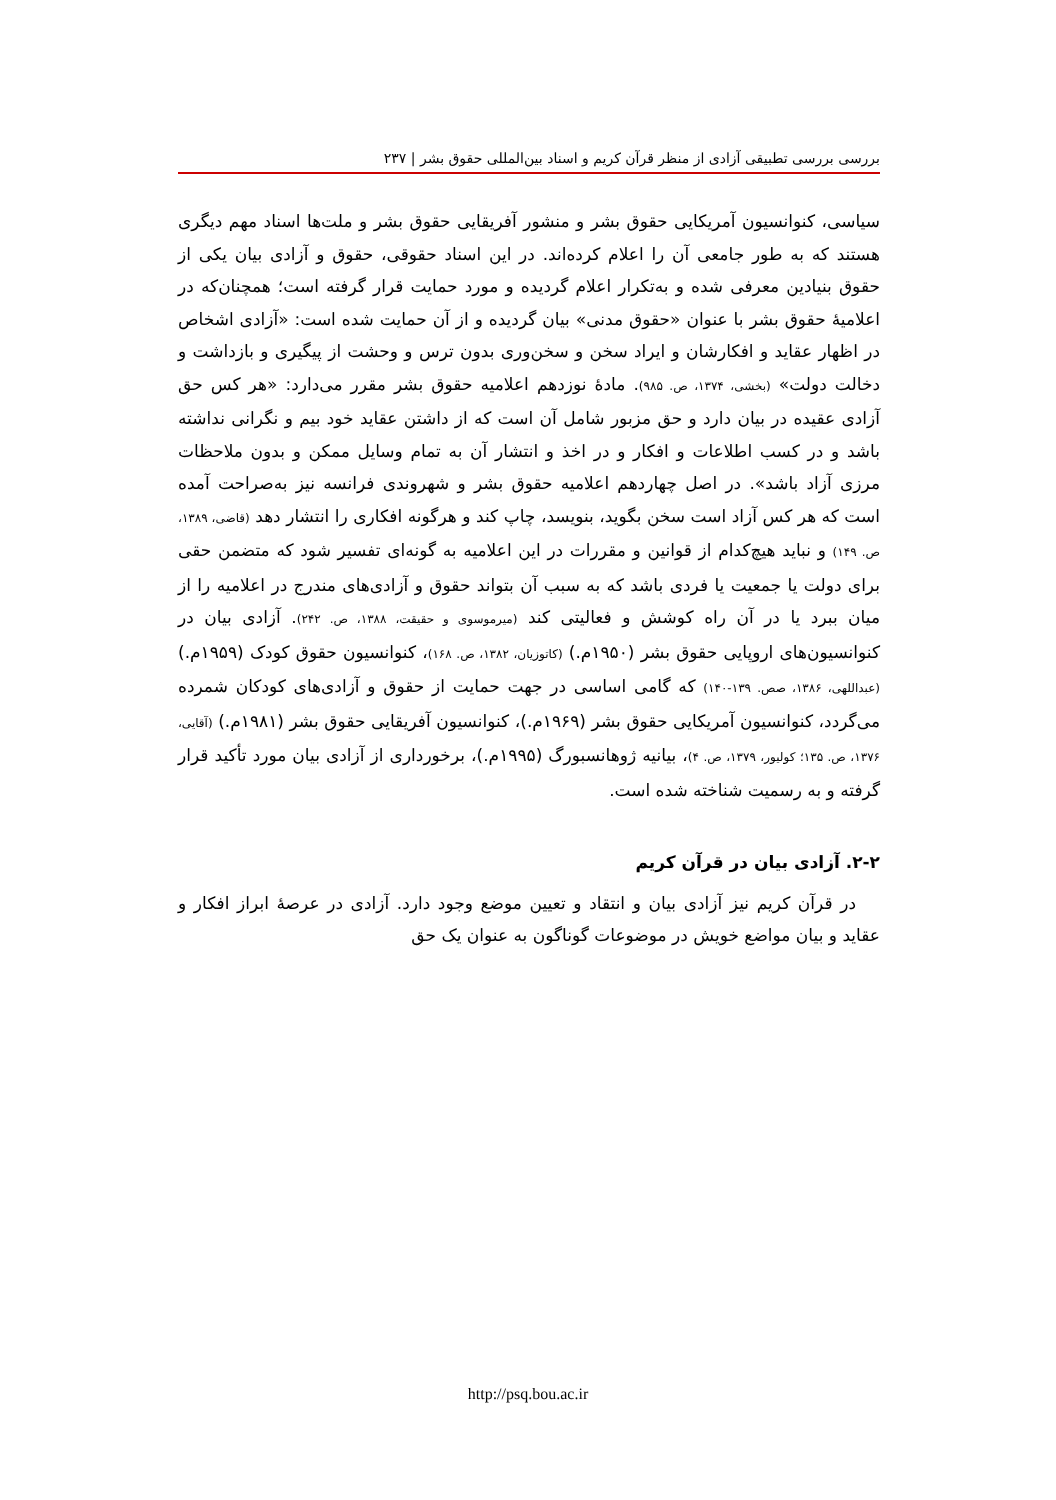بررسی بررسی تطبیقی آزادی از منظر قرآن کریم و اسناد بین‌المللی حقوق بشر | ۲۳۷
سیاسی، کنوانسیون آمریکایی حقوق بشر و منشور آفریقایی حقوق بشر و ملت‌ها اسناد مهم دیگری هستند که به طور جامعی آن را اعلام کرده‌اند. در این اسناد حقوقی، حقوق و آزادی بیان یکی از حقوق بنیادین معرفی شده و به‌تکرار اعلام گردیده و مورد حمایت قرار گرفته است؛ همچنان‌که در اعلامیهٔ حقوق بشر با عنوان «حقوق مدنی» بیان گردیده و از آن حمایت شده است: «آزادی اشخاص در اظهار عقاید و افکارشان و ایراد سخن و سخن‌وری بدون ترس و وحشت از پیگیری و بازداشت و دخالت دولت» (بخشی، ۱۳۷۴، ص. ۹۸۵). مادهٔ نوزدهم اعلامیه حقوق بشر مقرر می‌دارد: «هر کس حق آزادی عقیده در بیان دارد و حق مزبور شامل آن است که از داشتن عقاید خود بیم و نگرانی نداشته باشد و در کسب اطلاعات و افکار و در اخذ و انتشار آن به تمام وسایل ممکن و بدون ملاحظات مرزی آزاد باشد». در اصل چهاردهم اعلامیه حقوق بشر و شهروندی فرانسه نیز به‌صراحت آمده است که هر کس آزاد است سخن بگوید، بنویسد، چاپ کند و هرگونه افکاری را انتشار دهد (قاضی، ۱۳۸۹، ص. ۱۴۹) و نباید هیچ‌کدام از قوانین و مقررات در این اعلامیه به گونه‌ای تفسیر شود که متضمن حقی برای دولت یا جمعیت یا فردی باشد که به سبب آن بتواند حقوق و آزادی‌های مندرج در اعلامیه را از میان ببرد یا در آن راه کوشش و فعالیتی کند (میرموسوی و حقیقت، ۱۳۸۸، ص. ۲۴۲). آزادی بیان در کنوانسیون‌های اروپایی حقوق بشر (۱۹۵۰م.) (کاتوزیان، ۱۳۸۲، ص. ۱۶۸)، کنوانسیون حقوق کودک (۱۹۵۹م.) (عبداللهی، ۱۳۸۶، صص. ۱۳۹-۱۴۰) که گامی اساسی در جهت حمایت از حقوق و آزادی‌های کودکان شمرده می‌گردد، کنوانسیون آمریکایی حقوق بشر (۱۹۶۹م.)، کنوانسیون آفریقایی حقوق بشر (۱۹۸۱م.) (آقایی، ۱۳۷۶، ص. ۱۳۵؛ کولیور، ۱۳۷۹، ص. ۴)، بیانیه ژوهانسبورگ (۱۹۹۵م.)، برخورداری از آزادی بیان مورد تأکید قرار گرفته و به رسمیت شناخته شده است.
۲-۲. آزادی بیان در قرآن کریم
در قرآن کریم نیز آزادی بیان و انتقاد و تعیین موضع وجود دارد. آزادی در عرصهٔ ابراز افکار و عقاید و بیان مواضع خویش در موضوعات گوناگون به عنوان یک حق
http://psq.bou.ac.ir